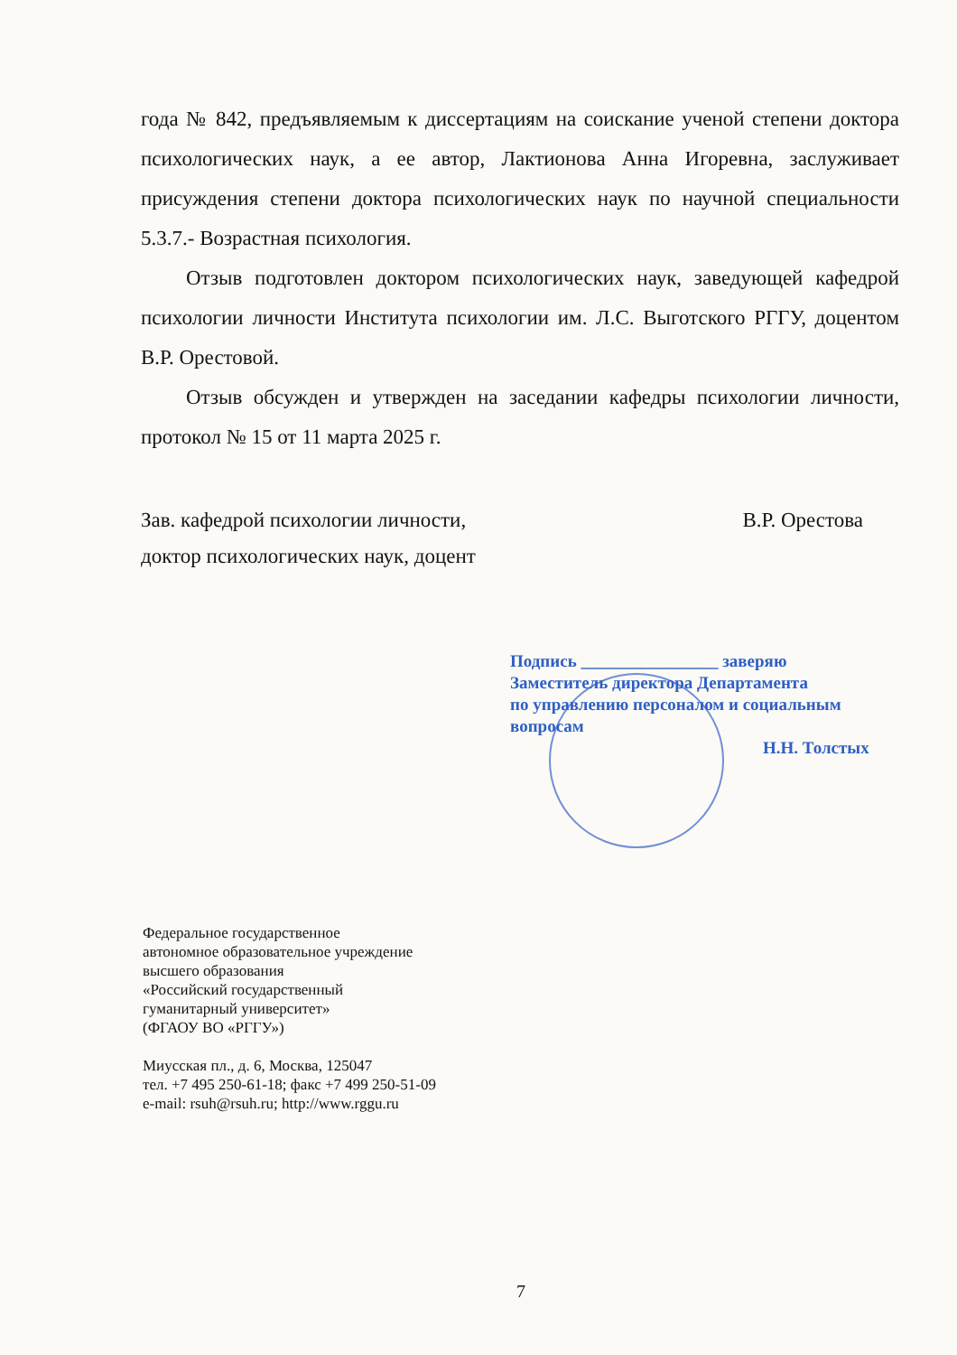года № 842, предъявляемым к диссертациям на соискание ученой степени доктора психологических наук, а ее автор, Лактионова Анна Игоревна, заслуживает присуждения степени доктора психологических наук по научной специальности 5.3.7.- Возрастная психология.
Отзыв подготовлен доктором психологических наук, заведующей кафедрой психологии личности Института психологии им. Л.С. Выготского РГГУ, доцентом В.Р. Орестовой.
Отзыв обсужден и утвержден на заседании кафедры психологии личности, протокол № 15 от 11 марта 2025 г.
Зав. кафедрой психологии личности,
доктор психологических наук, доцент
В.Р. Орестова
Подпись ________________ заверяю
Заместитель директора Департамента
по управлению персоналом и социальным
вопросам
Н.Н. Толстых
Федеральное государственное
автономное образовательное учреждение
высшего образования
«Российский государственный
гуманитарный университет»
(ФГАОУ ВО «РГГУ»)
Миусская пл., д. 6, Москва, 125047
тел. +7 495 250-61-18; факс +7 499 250-51-09
e-mail: rsuh@rsuh.ru; http://www.rggu.ru
7